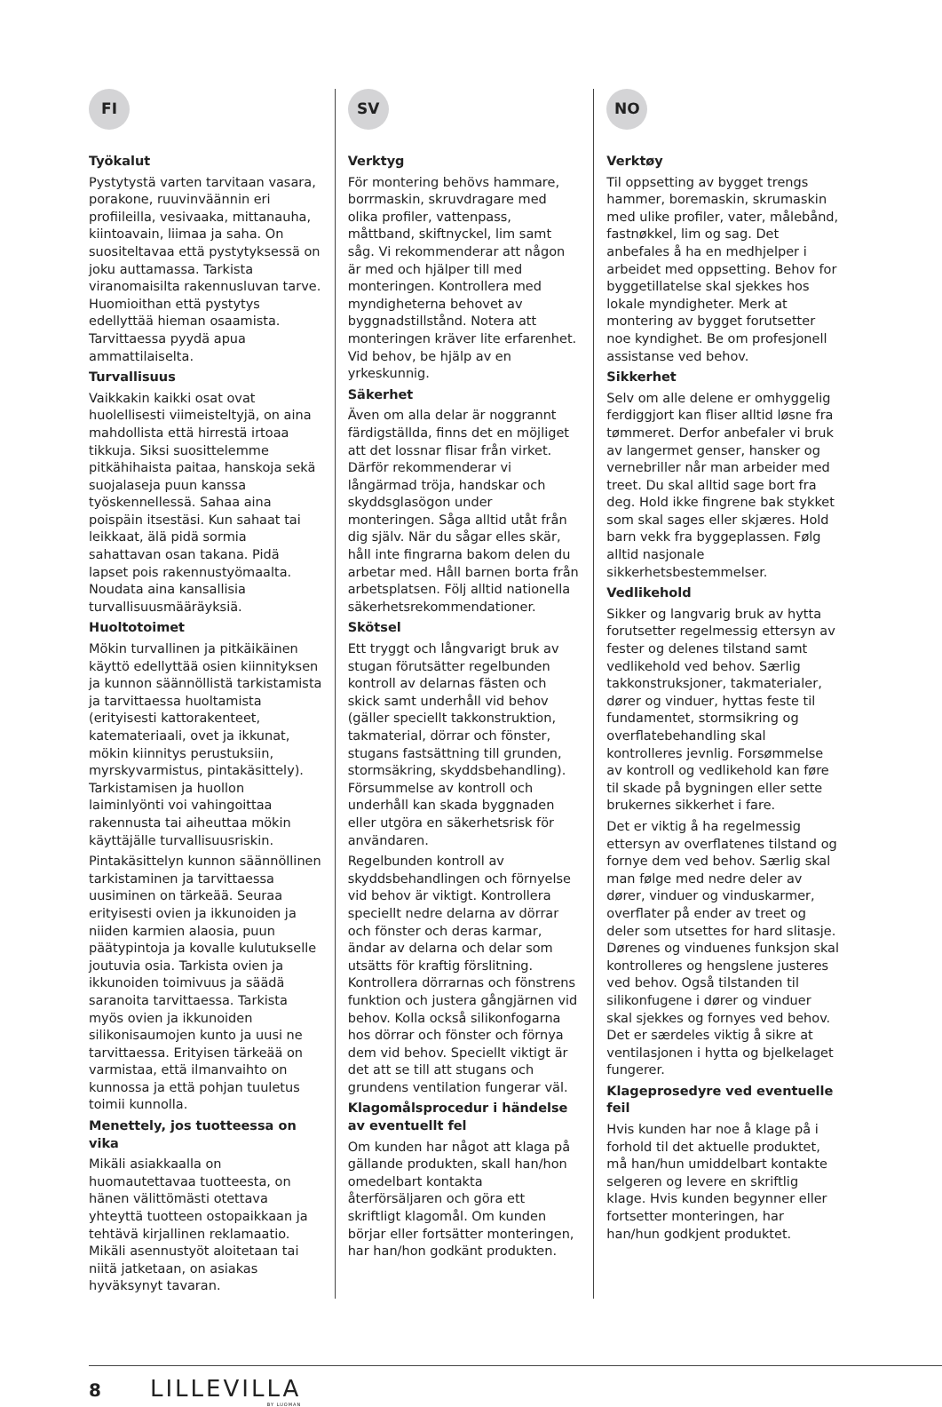FI
Työkalut
Pystytystä varten tarvitaan vasara, porakone, ruuvinväännin eri profiileilla, vesivaaka, mittanauha, kiintoavain, liimaa ja saha. On suositeltavaa että pystytyksessä on joku auttamassa. Tarkista viranomaisilta rakennusluvan tarve. Huomioithan että pystytys edellyttää hieman osaamista. Tarvittaessa pyydä apua ammattilaiselta.
Turvallisuus
Vaikkakin kaikki osat ovat huolellisesti viimeisteltyjä, on aina mahdollista että hirrestä irtoaa tikkuja. Siksi suosittelemme pitkähihaista paitaa, hanskoja sekä suojalaseja puun kanssa työskennellessä. Sahaa aina poispäin itsestäsi. Kun sahaat tai leikkaat, älä pidä sormia sahattavan osan takana. Pidä lapset pois rakennustyömaalta. Noudata aina kansallisia turvallisuusmääräyksiä.
Huoltotoimet
Mökin turvallinen ja pitkäikäinen käyttö edellyttää osien kiinnityksen ja kunnon säännöllistä tarkistamista ja tarvittaessa huoltamista (erityisesti kattorakenteet, katemateriaali, ovet ja ikkunat, mökin kiinnitys perustuksiin, myrskyvarmistus, pintakäsittely). Tarkistamisen ja huollon laiminlyönti voi vahingoittaa rakennusta tai aiheuttaa mökin käyttäjälle turvallisuusriskin.
Pintakäsittelyn kunnon säännöllinen tarkistaminen ja tarvittaessa uusiminen on tärkeää. Seuraa erityisesti ovien ja ikkunoiden ja niiden karmien alaosia, puun päätypintoja ja kovalle kulutukselle joutuvia osia. Tarkista ovien ja ikkunoiden toimivuus ja säädä saranoita tarvittaessa. Tarkista myös ovien ja ikkunoiden silikonisaumojen kunto ja uusi ne tarvittaessa. Erityisen tärkeää on varmistaa, että ilmanvaihto on kunnossa ja että pohjan tuuletus toimii kunnolla.
Menettely, jos tuotteessa on vika
Mikäli asiakkaalla on huomautettavaa tuotteesta, on hänen välittömästi otettava yhteyttä tuotteen ostopaikkaan ja tehtävä kirjallinen reklamaatio. Mikäli asennustyöt aloitetaan tai niitä jatketaan, on asiakas hyväksynyt tavaran.
SV
Verktyg
För montering behövs hammare, borrmaskin, skruvdragare med olika profiler, vattenpass, måttband, skiftnyckel, lim samt såg. Vi rekommenderar att någon är med och hjälper till med monteringen. Kontrollera med myndigheterna behovet av byggnadstillstånd. Notera att monteringen kräver lite erfarenhet. Vid behov, be hjälp av en yrkeskunnig.
Säkerhet
Även om alla delar är noggrannt färdigställda, finns det en möjliget att det lossnar flisar från virket. Därför rekommenderar vi långärmad tröja, handskar och skyddsglasögon under monteringen. Såga alltid utåt från dig själv. När du sågar elles skär, håll inte fingrarna bakom delen du arbetar med. Håll barnen borta från arbetsplatsen. Följ alltid nationella säkerhetsrekommendationer.
Skötsel
Ett tryggt och långvarigt bruk av stugan förutsätter regelbunden kontroll av delarnas fästen och skick samt underhåll vid behov (gäller speciellt takkonstruktion, takmaterial, dörrar och fönster, stugans fastsättning till grunden, stormsäkring, skyddsbehandling). Försummelse av kontroll och underhåll kan skada byggnaden eller utgöra en säkerhetsrisk för användaren.
Regelbunden kontroll av skyddsbehandlingen och förnyelse vid behov är viktigt. Kontrollera speciellt nedre delarna av dörrar och fönster och deras karmar, ändar av delarna och delar som utsätts för kraftig förslitning. Kontrollera dörrarnas och fönstrens funktion och justera gångjärnen vid behov. Kolla också silikonfogarna hos dörrar och fönster och förnya dem vid behov. Speciellt viktigt är det att se till att stugans och grundens ventilation fungerar väl.
Klagomålsprocedur i händelse av eventuellt fel
Om kunden har något att klaga på gällande produkten, skall han/hon omedelbart kontakta återförsäljaren och göra ett skriftligt klagomål. Om kunden börjar eller fortsätter monteringen, har han/hon godkänt produkten.
NO
Verktøy
Til oppsetting av bygget trengs hammer, boremaskin, skrumaskin med ulike profiler, vater, målebånd, fastnøkkel, lim og sag. Det anbefales å ha en medhjelper i arbeidet med oppsetting. Behov for byggetillatelse skal sjekkes hos lokale myndigheter. Merk at montering av bygget forutsetter noe kyndighet. Be om profesjonell assistanse ved behov.
Sikkerhet
Selv om alle delene er omhyggelig ferdiggjort kan fliser alltid løsne fra tømmeret. Derfor anbefaler vi bruk av langermet genser, hansker og vernebriller når man arbeider med treet. Du skal alltid sage bort fra deg. Hold ikke fingrene bak stykket som skal sages eller skjæres. Hold barn vekk fra byggeplassen. Følg alltid nasjonale sikkerhetsbestemmelser.
Vedlikehold
Sikker og langvarig bruk av hytta forutsetter regelmessig ettersyn av fester og delenes tilstand samt vedlikehold ved behov. Særlig takkonstruksjoner, takmaterialer, dører og vinduer, hyttas feste til fundamentet, stormsikring og overflatebehandling skal kontrolleres jevnlig. Forsømmelse av kontroll og vedlikehold kan føre til skade på bygningen eller sette brukernes sikkerhet i fare.
Det er viktig å ha regelmessig ettersyn av overflatenes tilstand og fornye dem ved behov. Særlig skal man følge med nedre deler av dører, vinduer og vinduskarmer, overflater på ender av treet og deler som utsettes for hard slitasje. Dørenes og vinduenes funksjon skal kontrolleres og hengslene justeres ved behov. Også tilstanden til silikonfugene i dører og vinduer skal sjekkes og fornyes ved behov. Det er særdeles viktig å sikre at ventilasjonen i hytta og bjelkelaget fungerer.
Klageprosedyre ved eventuelle feil
Hvis kunden har noe å klage på i forhold til det aktuelle produktet, må han/hun umiddelbart kontakte selgeren og levere en skriftlig klage. Hvis kunden begynner eller fortsetter monteringen, har han/hun godkjent produktet.
8 LILLEVILLA
BY LUOMAN